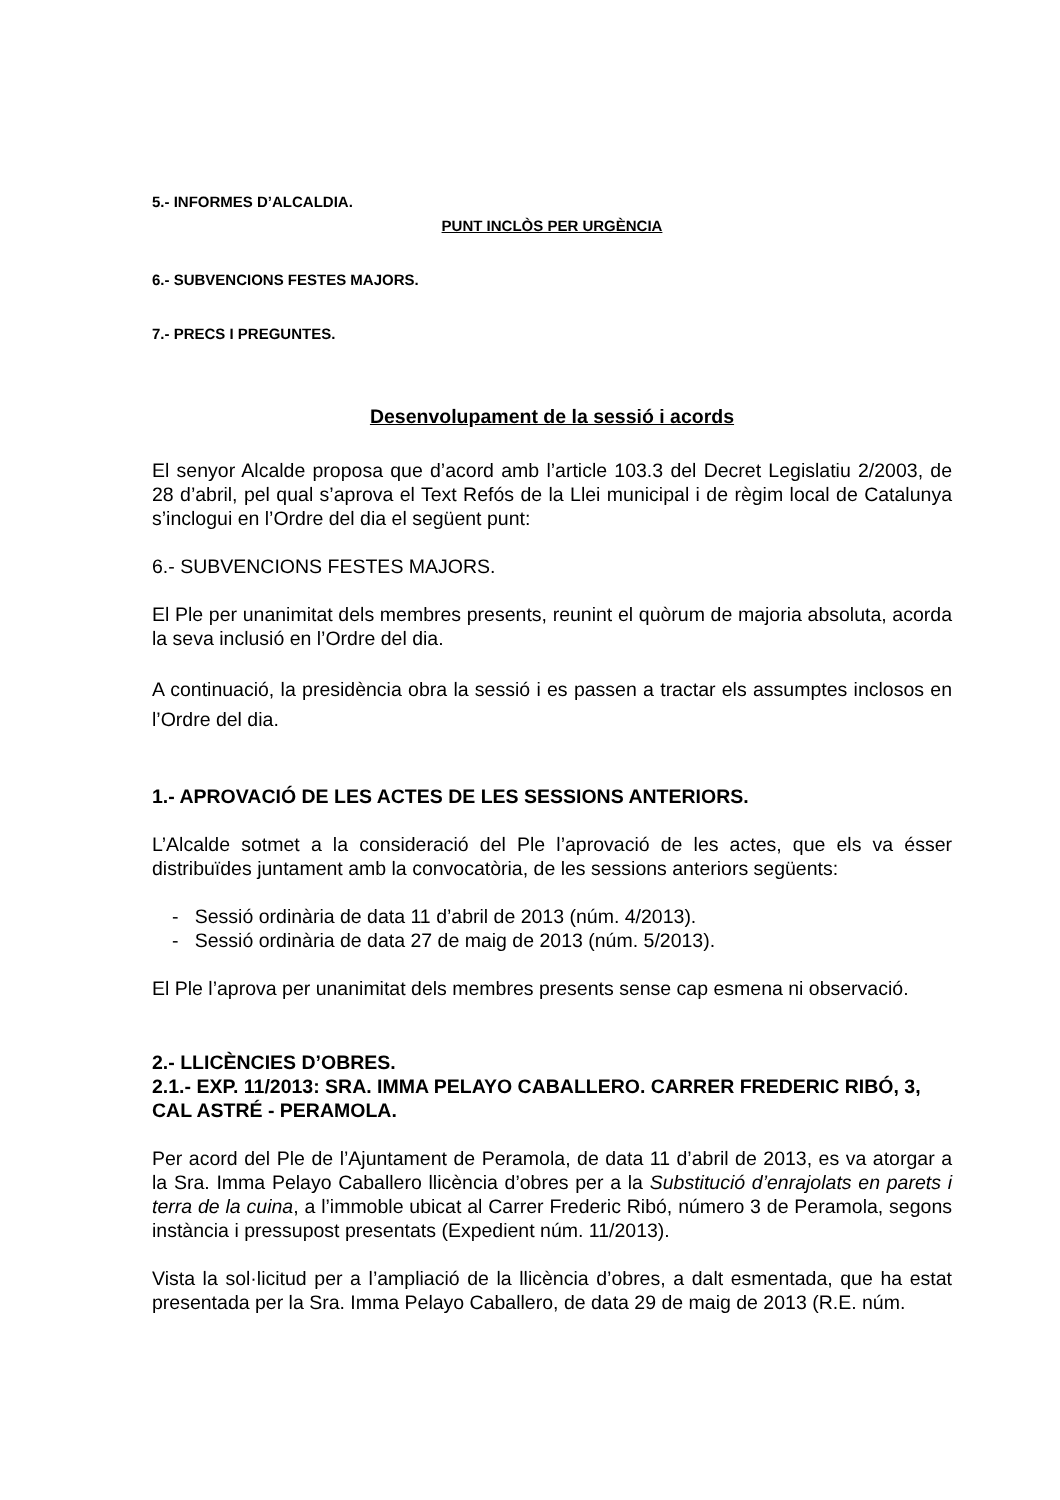5.- INFORMES D’ALCALDIA.
PUNT INCLÒS PER URGÈNCIA
6.- SUBVENCIONS FESTES MAJORS.
7.- PRECS I PREGUNTES.
Desenvolupament de la sessió i acords
El senyor Alcalde proposa que d’acord amb l’article 103.3 del Decret Legislatiu 2/2003, de 28 d’abril, pel qual s’aprova el Text Refós de la Llei municipal i de règim local de Catalunya s’inclogui en l’Ordre del dia el següent punt:
6.- SUBVENCIONS FESTES MAJORS.
El Ple per unanimitat dels membres presents, reunint el quòrum de majoria absoluta, acorda la seva inclusió en l’Ordre del dia.
A continuació, la presidència obra la sessió i es passen a tractar els assumptes inclosos en l’Ordre del dia.
1.- APROVACIÓ DE LES ACTES DE LES SESSIONS ANTERIORS.
L’Alcalde sotmet a la consideració del Ple l’aprovació de les actes, que els va ésser distribuïdes juntament amb la convocatòria, de les sessions anteriors següents:
- Sessió ordinària de data 11 d’abril de 2013 (núm. 4/2013).
- Sessió ordinària de data 27 de maig de 2013 (núm. 5/2013).
El Ple l’aprova per unanimitat dels membres presents sense cap esmena ni observació.
2.- LLICÈNCIES D’OBRES.
2.1.- EXP. 11/2013: SRA. IMMA PELAYO CABALLERO. CARRER FREDERIC RIBÓ, 3, CAL ASTRÉ - PERAMOLA.
Per acord del Ple de l’Ajuntament de Peramola, de data 11 d’abril de 2013, es va atorgar a la Sra. Imma Pelayo Caballero llicència d’obres per a la Substitució d’enrajolats en parets i terra de la cuina, a l’immoble ubicat al Carrer Frederic Ribó, número 3 de Peramola, segons instància i pressupost presentats (Expedient núm. 11/2013).
Vista la sol·licitud per a l’ampliació de la llicència d’obres, a dalt esmentada, que ha estat presentada per la Sra. Imma Pelayo Caballero, de data 29 de maig de 2013 (R.E. núm.